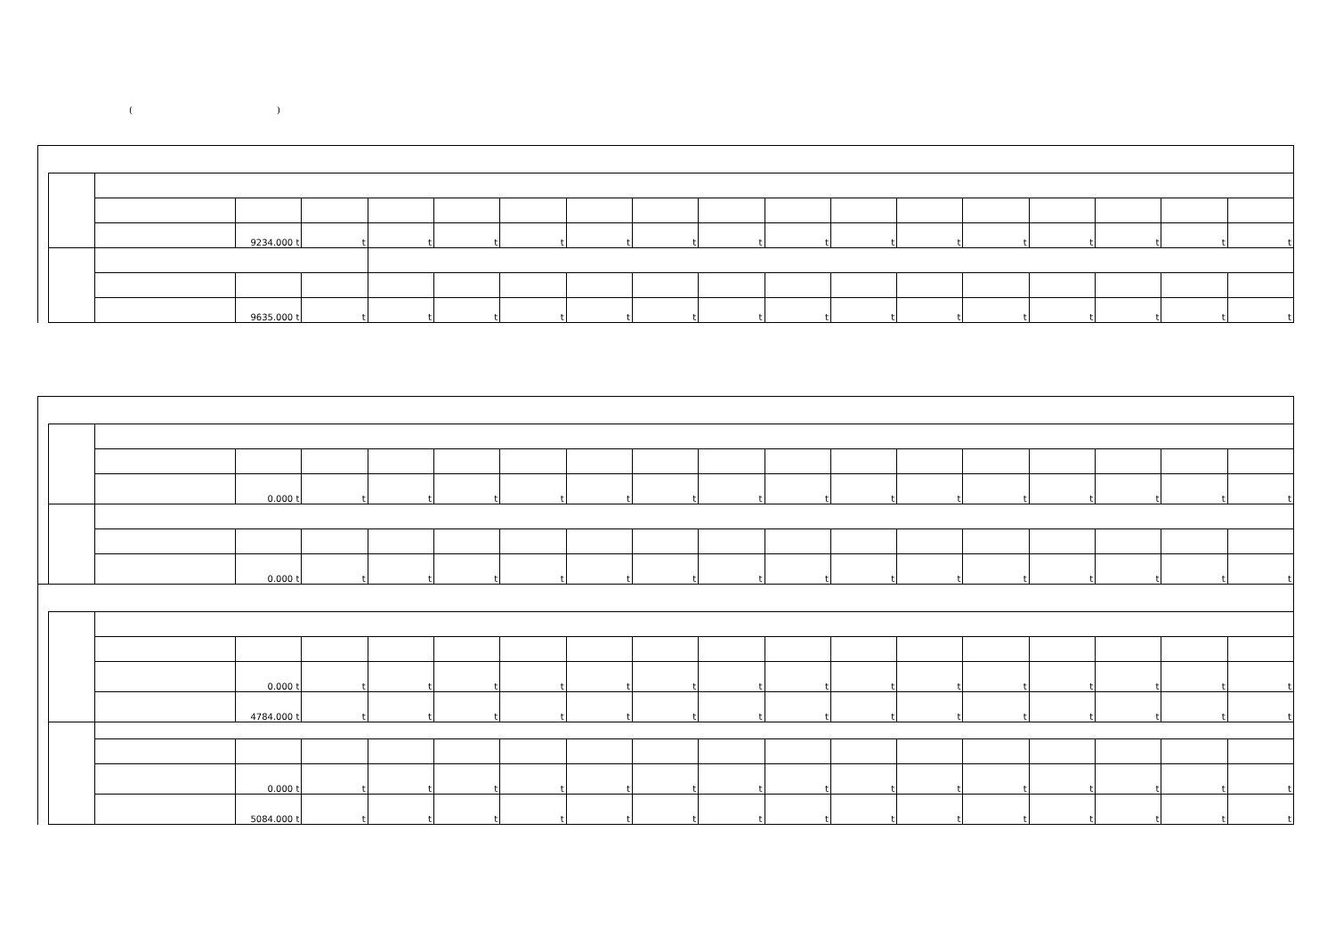()
| | | | 9234.000 t | t | t | t | t | t | t | t | t | t | t | t | t | t | t | t |
| | | | 9635.000 t | t | t | t | t | t | t | t | t | t | t | t | t | t | t | t |
| | | | 0.000 t | t | t | t | t | t | t | t | t | t | t | t | t | t | t | t |
| | | | 0.000 t | t | t | t | t | t | t | t | t | t | t | t | t | t | t | t |
| | | | 0.000 t | t | t | t | t | t | t | t | t | t | t | t | t | t | t | t |
| | | | 4784.000 t | t | t | t | t | t | t | t | t | t | t | t | t | t | t | t |
| | | | 0.000 t | t | t | t | t | t | t | t | t | t | t | t | t | t | t | t |
| | | | 5084.000 t | t | t | t | t | t | t | t | t | t | t | t | t | t | t | t |